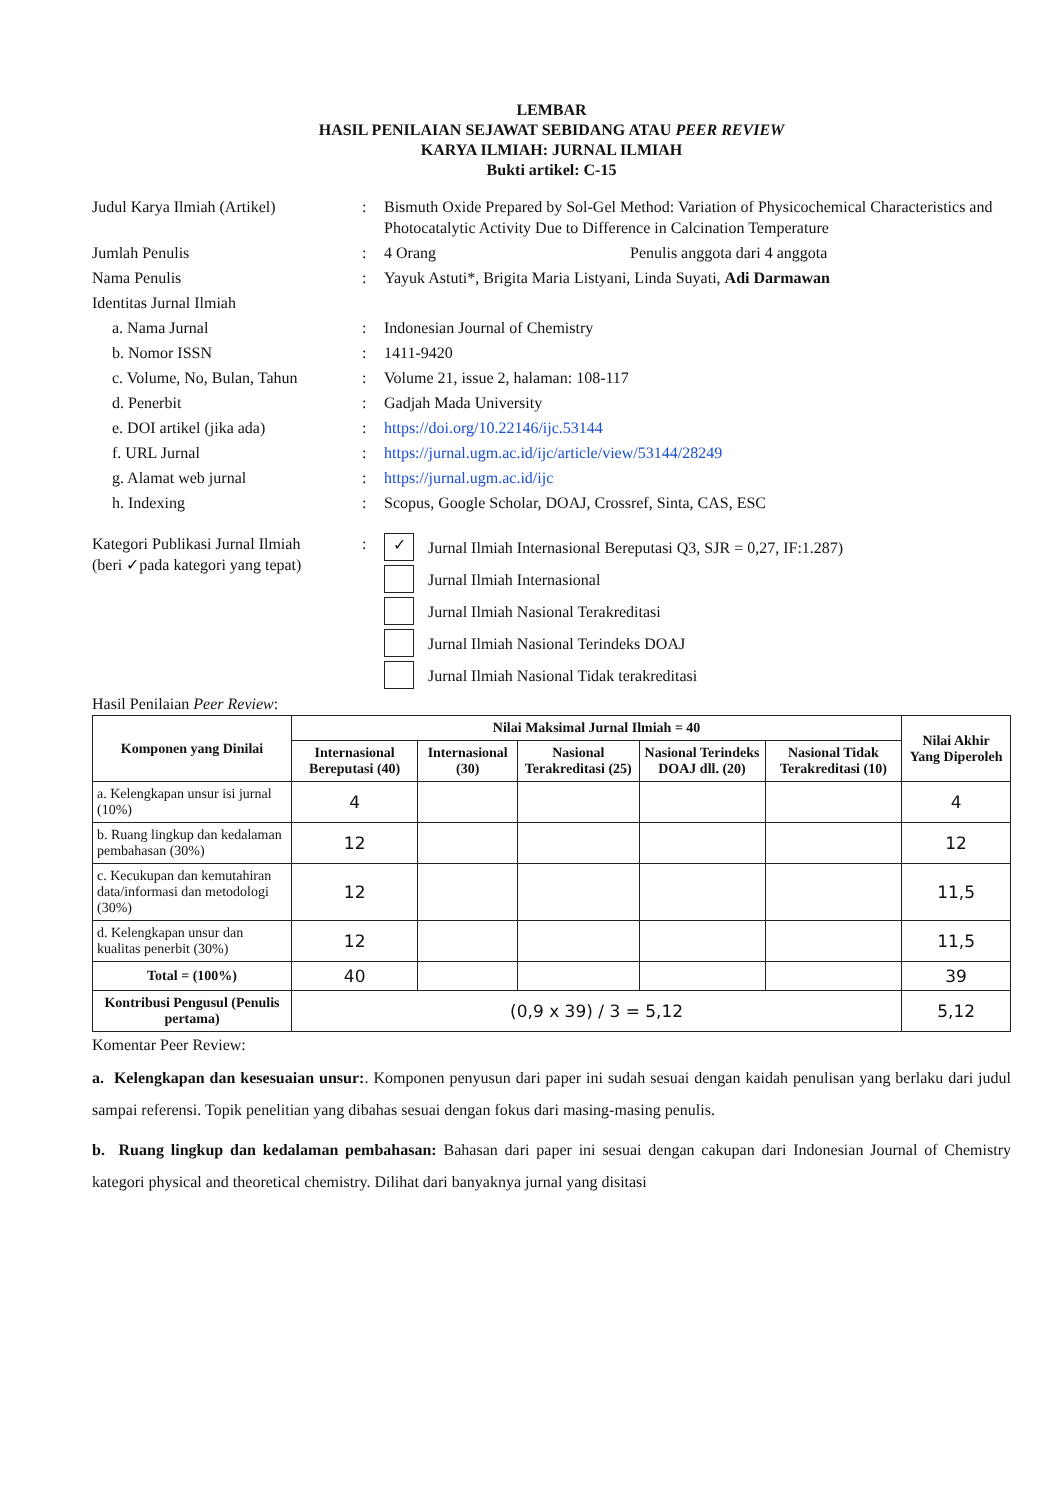LEMBAR
HASIL PENILAIAN SEJAWAT SEBIDANG ATAU PEER REVIEW
KARYA ILMIAH: JURNAL ILMIAH
Bukti artikel: C-15
| Judul Karya Ilmiah (Artikel) | : | Bismuth Oxide Prepared by Sol-Gel Method: Variation of Physicochemical Characteristics and Photocatalytic Activity Due to Difference in Calcination Temperature |
| Jumlah Penulis | : | 4 Orang Penulis anggota dari 4 anggota |
| Nama Penulis | : | Yayuk Astuti*, Brigita Maria Listyani, Linda Suyati, Adi Darmawan |
| Identitas Jurnal Ilmiah | | |
| a. Nama Jurnal | : | Indonesian Journal of Chemistry |
| b. Nomor ISSN | : | 1411-9420 |
| c. Volume, No, Bulan, Tahun | : | Volume 21, issue 2, halaman: 108-117 |
| d. Penerbit | : | Gadjah Mada University |
| e. DOI artikel (jika ada) | : | https://doi.org/10.22146/ijc.53144 |
| f. URL Jurnal | : | https://jurnal.ugm.ac.id/ijc/article/view/53144/28249 |
| g. Alamat web jurnal | : | https://jurnal.ugm.ac.id/ijc |
| h. Indexing | : | Scopus, Google Scholar, DOAJ, Crossref, Sinta, CAS, ESC |
| Kategori Publikasi Jurnal Ilmiah (beri ✓pada kategori yang tepat) | : | ✓ Jurnal Ilmiah Internasional Bereputasi Q3, SJR = 0,27, IF:1.287) Jurnal Ilmiah Internasional Jurnal Ilmiah Nasional Terakreditasi Jurnal Ilmiah Nasional Terindeks DOAJ Jurnal Ilmiah Nasional Tidak terakreditasi |
Hasil Penilaian Peer Review:
| Komponen yang Dinilai | Nilai Maksimal Jurnal Ilmiah = 40 | | | | | Nilai Akhir Yang Diperoleh |
| --- | --- | --- | --- | --- | --- | --- |
| | Internasional Bereputasi (40) | Internasional (30) | Nasional Terakreditasi (25) | Nasional Terindeks DOAJ dll. (20) | Nasional Tidak Terakreditasi (10) | |
| a. Kelengkapan unsur isi jurnal (10%) | 4 | | | | | 4 |
| b. Ruang lingkup dan kedalaman pembahasan (30%) | 12 | | | | | 12 |
| c. Kecukupan dan kemutahiran data/informasi dan metodologi (30%) | 12 | | | | | 11,5 |
| d. Kelengkapan unsur dan kualitas penerbit (30%) | 12 | | | | | 11,5 |
| Total = (100%) | 40 | | | | | 39 |
| Kontribusi Pengusul (Penulis pertama) | (0,9 x 39) / 3 = 5,12 | | | | | 5,12 |
Komentar Peer Review:
a. Kelengkapan dan kesesuaian unsur:. Komponen penyusun dari paper ini sudah sesuai dengan kaidah penulisan yang berlaku dari judul sampai referensi. Topik penelitian yang dibahas sesuai dengan fokus dari masing-masing penulis.
b. Ruang lingkup dan kedalaman pembahasan: Bahasan dari paper ini sesuai dengan cakupan dari Indonesian Journal of Chemistry kategori physical and theoretical chemistry. Dilihat dari banyaknya jurnal yang disitasi